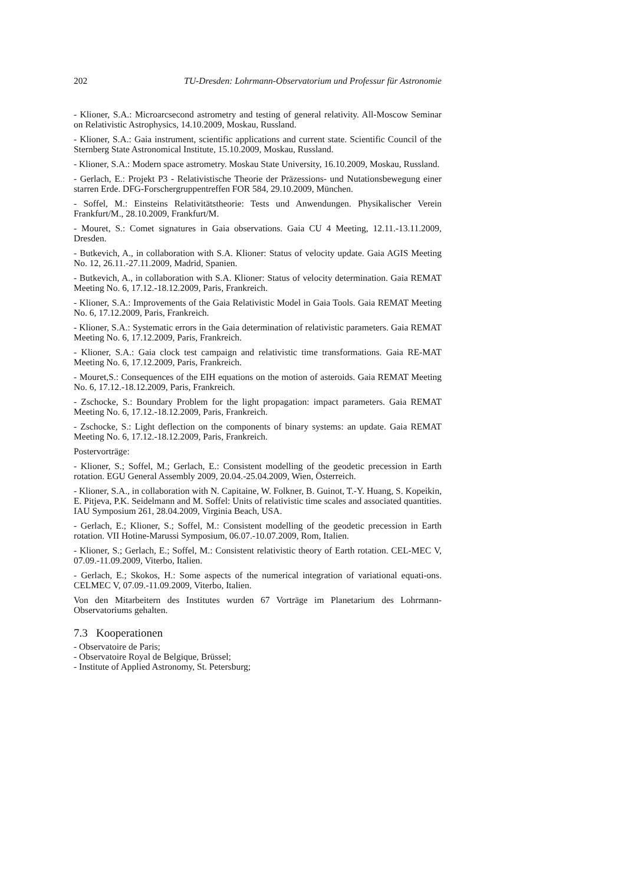202 TU-Dresden: Lohrmann-Observatorium und Professur für Astronomie
- Klioner, S.A.: Microarcsecond astrometry and testing of general relativity. All-Moscow Seminar on Relativistic Astrophysics, 14.10.2009, Moskau, Russland.
- Klioner, S.A.: Gaia instrument, scientific applications and current state. Scientific Council of the Sternberg State Astronomical Institute, 15.10.2009, Moskau, Russland.
- Klioner, S.A.: Modern space astrometry. Moskau State University, 16.10.2009, Moskau, Russland.
- Gerlach, E.: Projekt P3 - Relativistische Theorie der Präzessions- und Nutationsbewegung einer starren Erde. DFG-Forschergruppentreffen FOR 584, 29.10.2009, München.
- Soffel, M.: Einsteins Relativitätstheorie: Tests und Anwendungen. Physikalischer Verein Frankfurt/M., 28.10.2009, Frankfurt/M.
- Mouret, S.: Comet signatures in Gaia observations. Gaia CU 4 Meeting, 12.11.-13.11.2009, Dresden.
- Butkevich, A., in collaboration with S.A. Klioner: Status of velocity update. Gaia AGIS Meeting No. 12, 26.11.-27.11.2009, Madrid, Spanien.
- Butkevich, A., in collaboration with S.A. Klioner: Status of velocity determination. Gaia REMAT Meeting No. 6, 17.12.-18.12.2009, Paris, Frankreich.
- Klioner, S.A.: Improvements of the Gaia Relativistic Model in Gaia Tools. Gaia REMAT Meeting No. 6, 17.12.2009, Paris, Frankreich.
- Klioner, S.A.: Systematic errors in the Gaia determination of relativistic parameters. Gaia REMAT Meeting No. 6, 17.12.2009, Paris, Frankreich.
- Klioner, S.A.: Gaia clock test campaign and relativistic time transformations. Gaia RE-MAT Meeting No. 6, 17.12.2009, Paris, Frankreich.
- Mouret,S.: Consequences of the EIH equations on the motion of asteroids. Gaia REMAT Meeting No. 6, 17.12.-18.12.2009, Paris, Frankreich.
- Zschocke, S.: Boundary Problem for the light propagation: impact parameters. Gaia REMAT Meeting No. 6, 17.12.-18.12.2009, Paris, Frankreich.
- Zschocke, S.: Light deflection on the components of binary systems: an update. Gaia REMAT Meeting No. 6, 17.12.-18.12.2009, Paris, Frankreich.
Postervorträge:
- Klioner, S.; Soffel, M.; Gerlach, E.: Consistent modelling of the geodetic precession in Earth rotation. EGU General Assembly 2009, 20.04.-25.04.2009, Wien, Österreich.
- Klioner, S.A., in collaboration with N. Capitaine, W. Folkner, B. Guinot, T.-Y. Huang, S. Kopeikin, E. Pitjeva, P.K. Seidelmann and M. Soffel: Units of relativistic time scales and associated quantities. IAU Symposium 261, 28.04.2009, Virginia Beach, USA.
- Gerlach, E.; Klioner, S.; Soffel, M.: Consistent modelling of the geodetic precession in Earth rotation. VII Hotine-Marussi Symposium, 06.07.-10.07.2009, Rom, Italien.
- Klioner, S.; Gerlach, E.; Soffel, M.: Consistent relativistic theory of Earth rotation. CEL-MEC V, 07.09.-11.09.2009, Viterbo, Italien.
- Gerlach, E.; Skokos, H.: Some aspects of the numerical integration of variational equati-ons. CELMEC V, 07.09.-11.09.2009, Viterbo, Italien.
Von den Mitarbeitern des Institutes wurden 67 Vorträge im Planetarium des Lohrmann-Observatoriums gehalten.
7.3 Kooperationen
- Observatoire de Paris;
- Observatoire Royal de Belgique, Brüssel;
- Institute of Applied Astronomy, St. Petersburg;